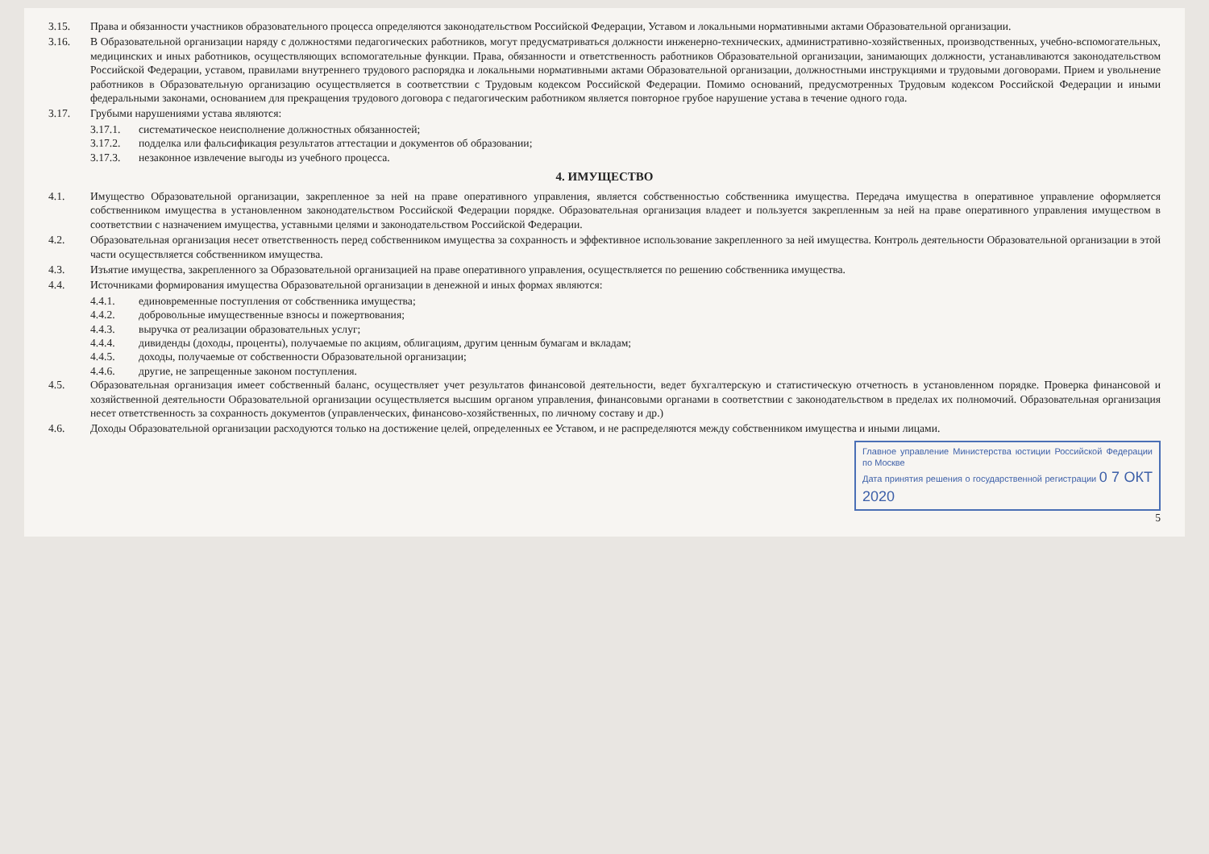3.15. Права и обязанности участников образовательного процесса определяются законодательством Российской Федерации, Уставом и локальными нормативными актами Образовательной организации.
3.16. В Образовательной организации наряду с должностями педагогических работников, могут предусматриваться должности инженерно-технических, административно-хозяйственных, производственных, учебно-вспомогательных, медицинских и иных работников, осуществляющих вспомогательные функции. Права, обязанности и ответственность работников Образовательной организации, занимающих должности, устанавливаются законодательством Российской Федерации, уставом, правилами внутреннего трудового распорядка и локальными нормативными актами Образовательной организации, должностными инструкциями и трудовыми договорами. Прием и увольнение работников в Образовательную организацию осуществляется в соответствии с Трудовым кодексом Российской Федерации. Помимо оснований, предусмотренных Трудовым кодексом Российской Федерации и иными федеральными законами, основанием для прекращения трудового договора с педагогическим работником является повторное грубое нарушение устава в течение одного года.
3.17. Грубыми нарушениями устава являются:
3.17.1. систематическое неисполнение должностных обязанностей;
3.17.2. подделка или фальсификация результатов аттестации и документов об образовании;
3.17.3. незаконное извлечение выгоды из учебного процесса.
4. ИМУЩЕСТВО
4.1. Имущество Образовательной организации, закрепленное за ней на праве оперативного управления, является собственностью собственника имущества. Передача имущества в оперативное управление оформляется собственником имущества в установленном законодательством Российской Федерации порядке. Образовательная организация владеет и пользуется закрепленным за ней на праве оперативного управления имуществом в соответствии с назначением имущества, уставными целями и законодательством Российской Федерации.
4.2. Образовательная организация несет ответственность перед собственником имущества за сохранность и эффективное использование закрепленного за ней имущества. Контроль деятельности Образовательной организации в этой части осуществляется собственником имущества.
4.3. Изъятие имущества, закрепленного за Образовательной организацией на праве оперативного управления, осуществляется по решению собственника имущества.
4.4. Источниками формирования имущества Образовательной организации в денежной и иных формах являются:
4.4.1. единовременные поступления от собственника имущества;
4.4.2. добровольные имущественные взносы и пожертвования;
4.4.3. выручка от реализации образовательных услуг;
4.4.4. дивиденды (доходы, проценты), получаемые по акциям, облигациям, другим ценным бумагам и вкладам;
4.4.5. доходы, получаемые от собственности Образовательной организации;
4.4.6. другие, не запрещенные законом поступления.
4.5. Образовательная организация имеет собственный баланс, осуществляет учет результатов финансовой деятельности, ведет бухгалтерскую и статистическую отчетность в установленном порядке. Проверка финансовой и хозяйственной деятельности Образовательной организации осуществляется высшим органом управления, финансовыми органами в соответствии с законодательством в пределах их полномочий. Образовательная организация несет ответственность за сохранность документов (управленческих, финансово-хозяйственных, по личному составу и др.)
4.6. Доходы Образовательной организации расходуются только на достижение целей, определенных ее Уставом, и не распределяются между собственником имущества и иными лицами.
Главное управление Министерства юстиции Российской Федерации по Москве
Дата принятия решения о государственной регистрации 0 7 ОКТ 2020
5